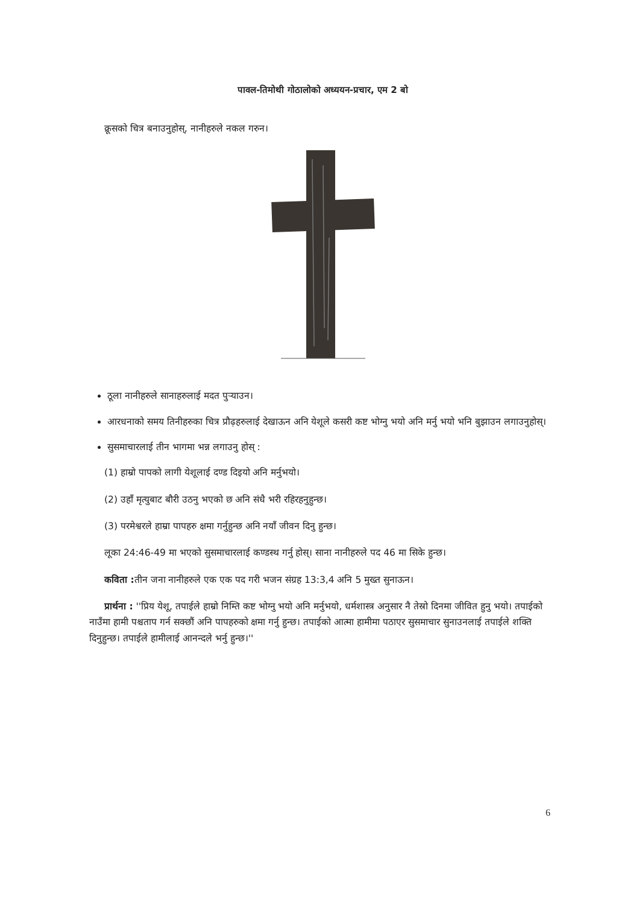पावल-तिमोथी गोठालोको अध्ययन-प्रचार, एम 2 बो
क्रूसको चित्र बनाउनुहोस्, नानीहरुले नकल गरुन।
ठूला नानीहरुले सानाहरुलाई मदत पुऱ्याउन।
आरधनाको समय तिनीहरुका चित्र प्रौढ़हरुलाई देखाऊन अनि येशूले कसरी कष्ट भोग्नु भयो अनि मर्नु भयो भनि बुझाउन लगाउनुहोस्।
सुसमाचारलाई तीन भागमा भन्न लगाउनु होस् :
(1) हाम्रो पापको लागी येशूलाई दण्ड दिइयो अनि मर्नुभयो।
(2) उहाँ मृत्युबाट बौरी उठनु भएको छ अनि संधै भरी रहिरहनुहुन्छ।
(3) परमेश्वरले हाम्रा पापहरु क्षमा गर्नुहुन्छ अनि नयाँ जीवन दिनु हुन्छ।
लूका 24:46-49 मा भएको सुसमाचारलाई कण्डस्थ गर्नु होस्। साना नानीहरुले पद 46 मा सिके हुन्छ।
कविता : तीन जना नानीहरुले एक एक पद गरी भजन संग्रह 13:3,4 अनि 5 मुख्त सुनाऊन।
प्रार्थना : ''प्रिय येशू, तपाईले हाम्रो निम्ति कष्ट भोग्नु भयो अनि मर्नुभयो, धर्मशास्त्र अनुसार नै तेस्रो दिनमा जीवित हुनु भयो। तपाईको नाउँमा हामी पश्चताप गर्न सक्छौं अनि पापहरुको क्षमा गर्नु हुन्छ। तपाईको आत्मा हामीमा पठाएर सुसमाचार सुनाउनलाई तपाईले शक्ति दिनुहुन्छ। तपाईले हामीलाई आनन्दले भर्नु हुन्छ।''
6